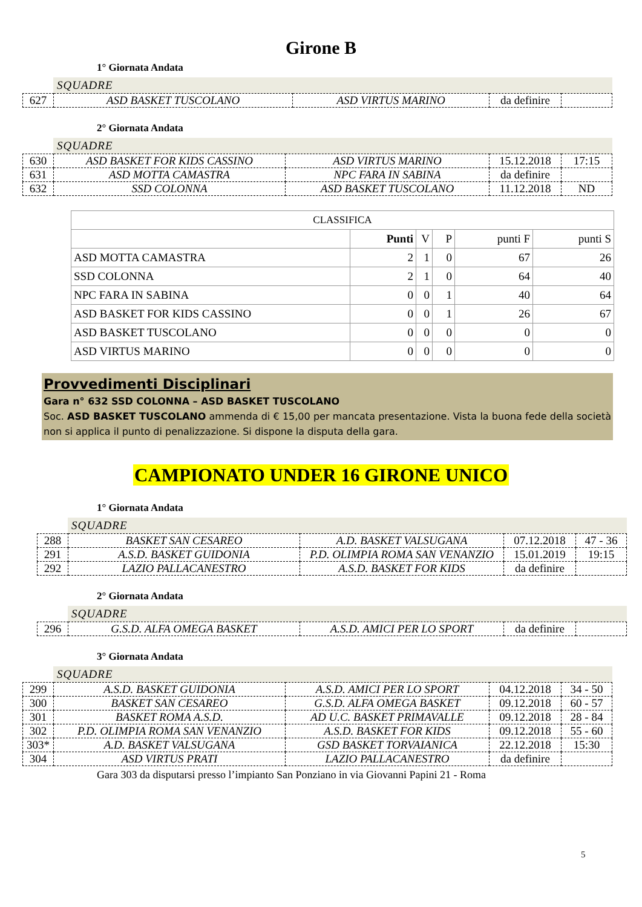Girone B
1° Giornata Andata
SQUADRE
| 627 | ASD BASKET TUSCOLANO | ASD VIRTUS MARINO | da definire | |
2° Giornata Andata
SQUADRE
| 630 | ASD BASKET FOR KIDS CASSINO | ASD VIRTUS MARINO | 15.12.2018 | 17:15 |
| 631 | ASD MOTTA CAMASTRA | NPC FARA IN SABINA | da definire | |
| 632 | SSD COLONNA | ASD BASKET TUSCOLANO | 11.12.2018 | ND |
| CLASSIFICA | | | | | |
| | Punti | V | P | punti F | punti S |
| ASD MOTTA CAMASTRA | 2 | 1 | 0 | 67 | 26 |
| SSD COLONNA | 2 | 1 | 0 | 64 | 40 |
| NPC FARA IN SABINA | 0 | 0 | 1 | 40 | 64 |
| ASD BASKET FOR KIDS CASSINO | 0 | 0 | 1 | 26 | 67 |
| ASD BASKET TUSCOLANO | 0 | 0 | 0 | 0 | 0 |
| ASD VIRTUS MARINO | 0 | 0 | 0 | 0 | 0 |
Provvedimenti Disciplinari
Gara n° 632 SSD COLONNA – ASD BASKET TUSCOLANO
Soc. ASD BASKET TUSCOLANO ammenda di € 15,00 per mancata presentazione. Vista la buona fede della società non si applica il punto di penalizzazione. Si dispone la disputa della gara.
CAMPIONATO UNDER 16 GIRONE UNICO
1° Giornata Andata
SQUADRE
| 288 | BASKET SAN CESAREO | A.D. BASKET VALSUGANA | 07.12.2018 | 47 - 36 |
| 291 | A.S.D. BASKET GUIDONIA | P.D. OLIMPIA ROMA SAN VENANZIO | 15.01.2019 | 19:15 |
| 292 | LAZIO PALLACANESTRO | A.S.D. BASKET FOR KIDS | da definire | |
2° Giornata Andata
SQUADRE
| 296 | G.S.D. ALFA OMEGA BASKET | A.S.D. AMICI PER LO SPORT | da definire | |
3° Giornata Andata
SQUADRE
| 299 | A.S.D. BASKET GUIDONIA | A.S.D. AMICI PER LO SPORT | 04.12.2018 | 34 - 50 |
| 300 | BASKET SAN CESAREO | G.S.D. ALFA OMEGA BASKET | 09.12.2018 | 60 - 57 |
| 301 | BASKET ROMA A.S.D. | AD U.C. BASKET PRIMAVALLE | 09.12.2018 | 28 - 84 |
| 302 | P.D. OLIMPIA ROMA SAN VENANZIO | A.S.D. BASKET FOR KIDS | 09.12.2018 | 55 - 60 |
| 303* | A.D. BASKET VALSUGANA | GSD BASKET TORVAIANICA | 22.12.2018 | 15:30 |
| 304 | ASD VIRTUS PRATI | LAZIO PALLACANESTRO | da definire | |
Gara 303 da disputarsi presso l’impianto San Ponziano in via Giovanni Papini 21 - Roma
5